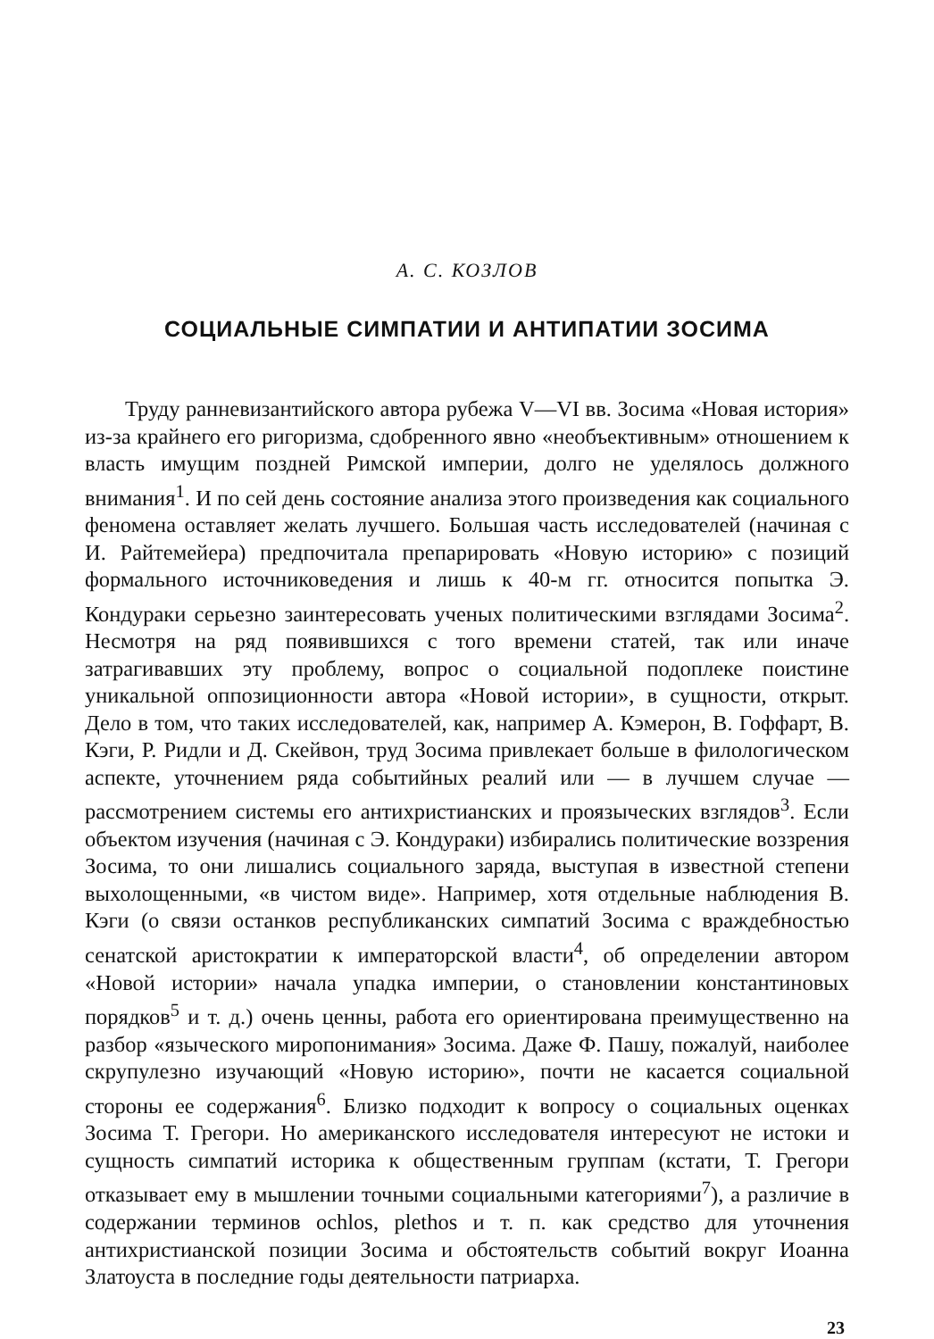А. С. КОЗЛОВ
СОЦИАЛЬНЫЕ СИМПАТИИ И АНТИПАТИИ ЗОСИМА
Труду ранневизантийского автора рубежа V—VI вв. Зосима «Новая история» из-за крайнего его ригоризма, сдобренного явно «необъективным» отношением к власть имущим поздней Римской империи, долго не уделялось должного внимания<sup>1</sup>. И по сей день состояние анализа этого произведения как социального феномена оставляет желать лучшего. Большая часть исследователей (начиная с И. Райтемейера) предпочитала препарировать «Новую историю» с позиций формального источниковедения и лишь к 40-м гг. относится попытка Э. Кондураки серьезно заинтересовать ученых политическими взглядами Зосима<sup>2</sup>. Несмотря на ряд появившихся с того времени статей, так или иначе затрагивавших эту проблему, вопрос о социальной подоплеке поистине уникальной оппозиционности автора «Новой истории», в сущности, открыт. Дело в том, что таких исследователей, как, например А. Кэмерон, В. Гоффарт, В. Кэги, Р. Ридли и Д. Скейвон, труд Зосима привлекает больше в филологическом аспекте, уточнением ряда событийных реалий или — в лучшем случае — рассмотрением системы его антихристианских и проязыческих взглядов<sup>3</sup>. Если объектом изучения (начиная с Э. Кондураки) избирались политические воззрения Зосима, то они лишались социального заряда, выступая в известной степени выхолощенными, «в чистом виде». Например, хотя отдельные наблюдения В. Кэги (о связи останков республиканских симпатий Зосима с враждебностью сенатской аристократии к императорской власти<sup>4</sup>, об определении автором «Новой истории» начала упадка империи, о становлении константиновых порядков<sup>5</sup> и т. д.) очень ценны, работа его ориентирована преимущественно на разбор «языческого миропонимания» Зосима. Даже Ф. Пашу, пожалуй, наиболее скрупулезно изучающий «Новую историю», почти не касается социальной стороны ее содержания<sup>6</sup>. Близко подходит к вопросу о социальных оценках Зосима Т. Грегори. Но американского исследователя интересуют не истоки и сущность симпатий историка к общественным группам (кстати, Т. Грегори отказывает ему в мышлении точными социальными категориями<sup>7</sup>), а различие в содержании терминов ochlos, plethos и т. п. как средство для уточнения антихристианской позиции Зосима и обстоятельств событий вокруг Иоанна Златоуста в последние годы деятельности патриарха.
23